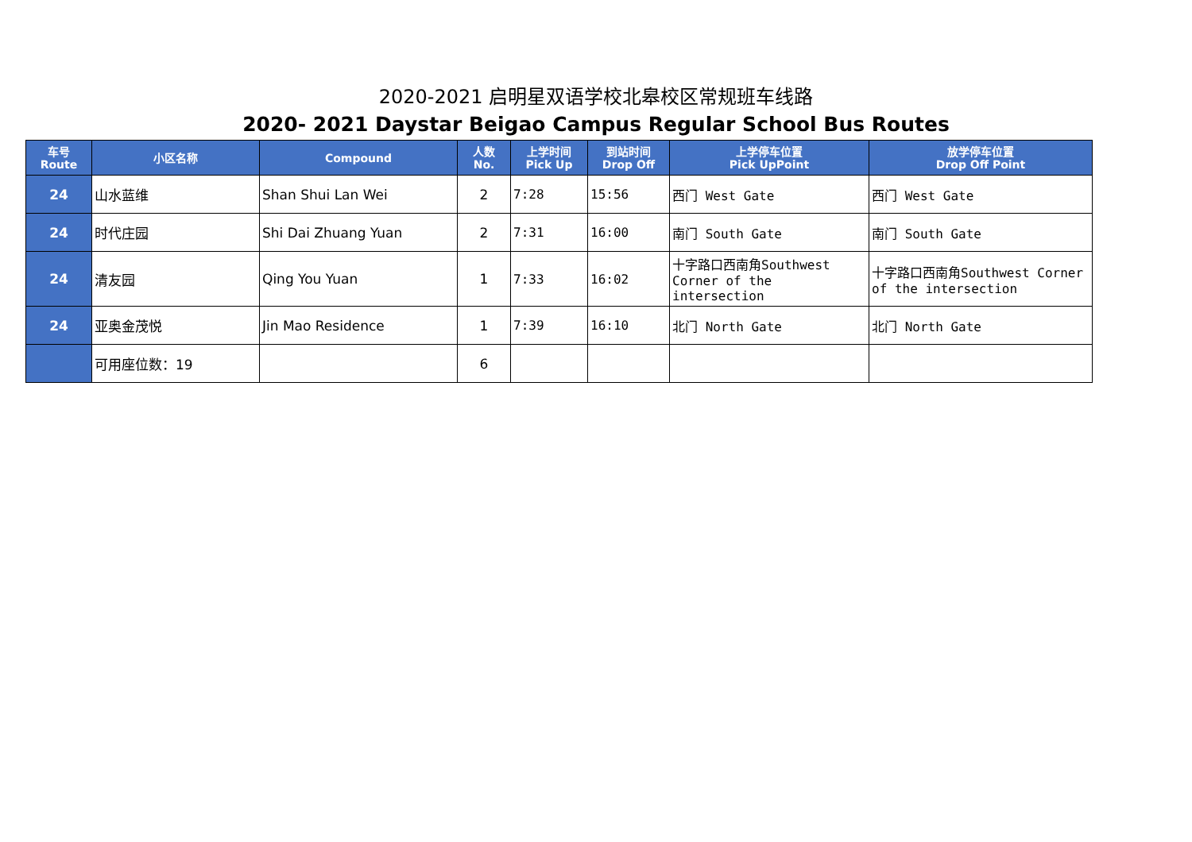2020-2021 启明星双语学校北皋校区常规班车线路
2020- 2021 Daystar Beigao Campus Regular School Bus Routes
| 车号 Route | 小区名称 | Compound | 人数 No. | 上学时间 Pick Up | 到站时间 Drop Off | 上学停车位置 Pick UpPoint | 放学停车位置 Drop Off Point |
| --- | --- | --- | --- | --- | --- | --- | --- |
| 24 | 山水蓝维 | Shan Shui Lan Wei | 2 | 7:28 | 15:56 | 西门 West Gate | 西门 West Gate |
| 24 | 时代庄园 | Shi Dai Zhuang Yuan | 2 | 7:31 | 16:00 | 南门 South Gate | 南门 South Gate |
| 24 | 清友园 | Qing You Yuan | 1 | 7:33 | 16:02 | 十字路口西南角Southwest Corner of the intersection | 十字路口西南角Southwest Corner of the intersection |
| 24 | 亚奥金茂悦 | Jin Mao Residence | 1 | 7:39 | 16:10 | 北门 North Gate | 北门 North Gate |
| | 可用座位数：19 | | 6 | | | | |